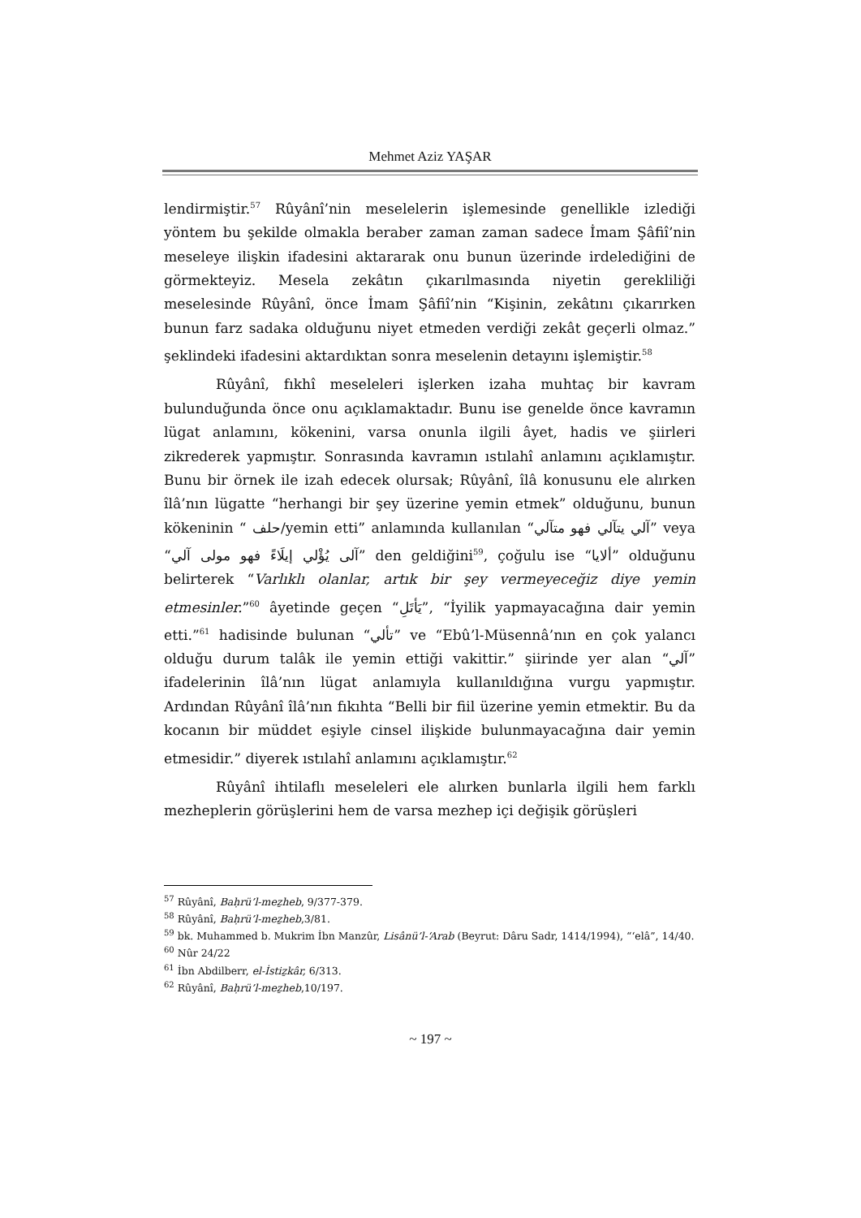Mehmet Aziz YAŞAR
lendirmiştir.<sup>57</sup> Rûyânî’nin meselelerin işlemesinde genellikle izlediği yöntem bu şekilde olmakla beraber zaman zaman sadece İmam Şâfiî’nin meseleye ilişkin ifadesini aktararak onu bunun üzerinde irdelediğini de görmekteyiz. Mesela zekâtın çıkarılmasında niyetin gerekliliği meselesinde Rûyânî, önce İmam Şâfiî’nin “Kişinin, zekâtını çıkarırken bunun farz sadaka olduğunu niyet etmeden verdiği zekât geçerli olmaz.” şeklindeki ifadesini aktardıktan sonra meselenin detayını işlemiştir.<sup>58</sup>
Rûyânî, fıkhî meseleleri işlerken izaha muhtaç bir kavram bulunduğunda önce onu açıklamaktadır. Bunu ise genelde önce kavramın lügat anlamını, kökenini, varsa onunla ilgili âyet, hadis ve şiirleri zikrederek yapmıştır. Sonrasında kavramın ıstılahî anlamını açıklamıştır. Bunu bir örnek ile izah edecek olursak; Rûyânî, îlâ konusunu ele alırken îlâ’nın lügatte “herhangi bir şey üzerine yemin etmek” olduğunu, bunun kökeninin “ حلف/yemin etti” anlamında kullanılan “آلي يتآلي فهو متآلي” veya “آلى يُؤْلي إيلَاءً فهو مولى آلي” den geldiğini<sup>59</sup>, çoğulu ise “ألايا” olduğunu belirterek “Varlıklı olanlar, artık bir şey vermeyeceğiz diye yemin etmesinler.”<sup>60</sup> âyetinde geçen “يَأتَلِ”, “İyilik yapmayacağına dair yemin etti.”<sup>61</sup> hadisinde bulunan “تألي” ve “Ebû’l-Müsennâ’nın en çok yalancı olduğu durum talâk ile yemin ettiği vakittir.” şiirinde yer alan “آلي” ifadelerinin îlâ’nın lügat anlamıyla kullanıldığına vurgu yapmıştır. Ardından Rûyânî îlâ’nın fıkıhta “Belli bir fiil üzerine yemin etmektir. Bu da kocanın bir müddet eşiyle cinsel ilişkide bulunmayacağına dair yemin etmesidir.” diyerek ıstılahî anlamını açıklamıştır.<sup>62</sup>
Rûyânî ihtilaflı meseleleri ele alırken bunlarla ilgili hem farklı mezheplerin görüşlerini hem de varsa mezhep içi değişik görüşleri
<sup>57</sup> Rûyânî, Baḥrü’l-meẕheb, 9/377-379.
<sup>58</sup> Rûyânî, Baḥrü’l-meẕheb,3/81.
<sup>59</sup> bk. Muhammed b. Mukrim İbn Manzûr, Lisânü’l-‘Arab (Beyrut: Dâru Sadr, 1414/1994), “‘elâ”, 14/40.
<sup>60</sup> Nûr 24/22
<sup>61</sup> İbn Abdilberr, el-İstiẕkâr, 6/313.
<sup>62</sup> Rûyânî, Baḥrü’l-meẕheb,10/197.
~ 197 ~